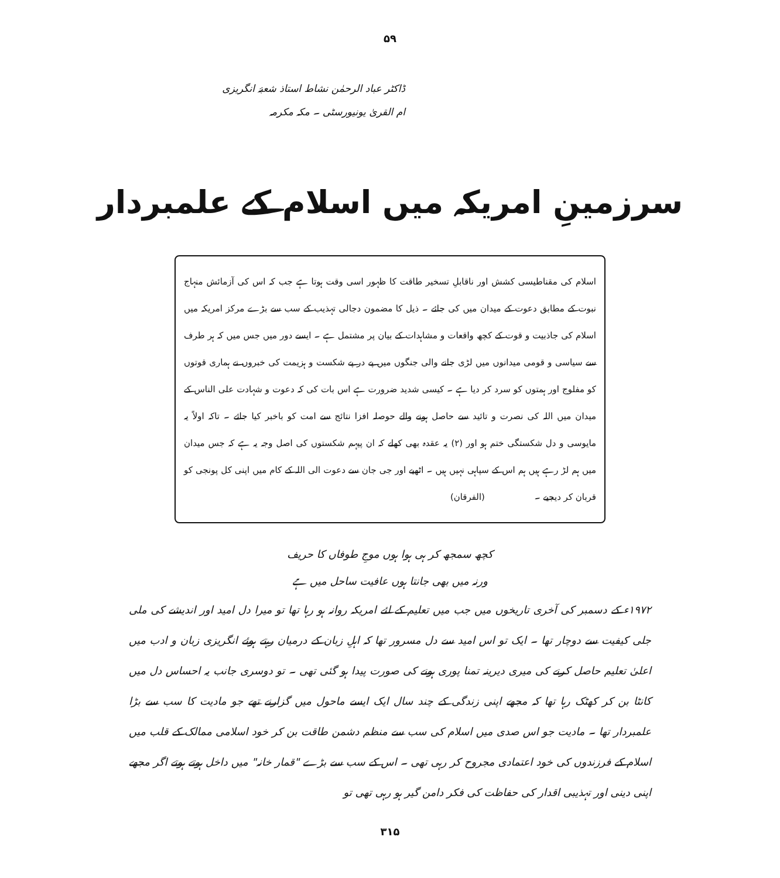۵۹
ڈاکٹر عباد الرحمٰن نشاط استاذ شعبۂ انگریزی
ام القریٰ یونیورسٹی ۔ مکہ مکرمہ
سرزمینِ امریکہ میں اسلام کے علمبردار
اسلام کی مقناطیسی کشش اور ناقابلِ تسخیر طاقت کا ظہور اسی وقت ہوتا ہے جب کہ اس کی آزمائش منہاج نبوت کے مطابق دعوت کے میدان میں کی جائے ۔ ذیل کا مضمون دجالی تہذیب کے سب سے بڑے مرکز امریکہ میں اسلام کی جاذبیت و قوت کے کچھ واقعات و مشاہدات کے بیان پر مشتمل ہے ۔ ایسے دور میں جس میں کہ ہر طرف سے سیاسی و قومی میدانوں میں لڑی جانے والی جنگوں میں پے در پے شکست و ہزیمت کی خبروں نے ہماری قوتوں کو مفلوج اور ہمتوں کو سرد کر دیا ہے ۔ کیسی شدید ضرورت ہے اس بات کی کہ دعوت و شہادت علی الناس کے میدان میں اللہ کی نصرت و تائید سے حاصل ہونے والے حوصلہ افزا نتائج سے امت کو باخبر کیا جائے ۔ تاکہ اولاً یہ مایوسی و دل شکستگی ختم ہو اور (۲) یہ عقدہ بھی کھلے کہ ان پیہم شکستوں کی اصل وجہ یہ ہے کہ جس میدان میں ہم لڑ رہے ہیں ہم اس کے سپاہی نہیں ہیں ۔ اٹھیے اور جی جان سے دعوت الی اللہ کے کام میں اپنی کل پونجی کو قربان کر دیجیے ۔ (الفرقان)
کچھ سمجھ کر ہی ہوا ہوں موجِ طوفاں کا حریف
ورنہ میں بھی جانتا ہوں عافیت ساحل میں ہے
۱۹۷۲ء کے دسمبر کی آخری تاریخوں میں جب میں تعلیم کے لئے امریکہ روانہ ہو رہا تھا تو میرا دل امید اور اندیشے کی ملی جلی کیفیت سے دوچار تھا ۔ ایک تو اس امید سے دل مسرور تھا کہ اہلِ زبان کے درمیان رہتے ہوئے انگریزی زبان و ادب میں اعلیٰ تعلیم حاصل کرنے کی میری دیرینہ تمنا پوری ہونے کی صورت پیدا ہو گئی تھی ۔ تو دوسری جانب یہ احساس دل میں کانٹا بن کر کھٹک رہا تھا کہ مجھے اپنی زندگی کے چند سال ایک ایسے ماحول میں گزارنے تھے جو مادیت کا سب سے بڑا علمبردار تھا ۔ مادیت جو اس صدی میں اسلام کی سب سے منظم دشمن طاقت بن کر خود اسلامی ممالک کے قلب میں اسلام کے فرزندوں کی خود اعتمادی مجروح کر رہی تھی ۔ اس کے سب سے بڑے "قمار خانہ" میں داخل ہوتے ہوتے اگر مجھے اپنی دینی اور تہذیبی اقدار کی حفاظت کی فکر دامن گیر ہو رہی تھی تو
۳۱۵